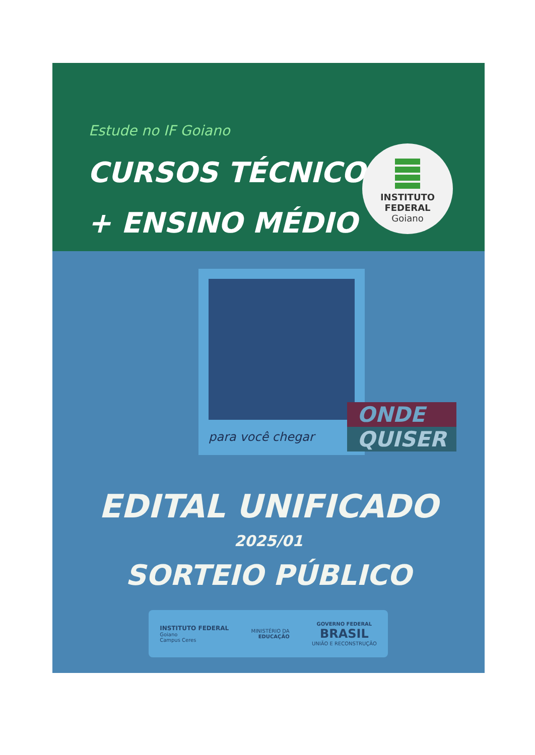Estude no IF Goiano
CURSOS TÉCNICOS
+ ENSINO MÉDIO
INSTITUTO
FEDERAL
Goiano
para você chegar
ONDE
QUISER
EDITAL UNIFICADO
2025/01
SORTEIO PÚBLICO
INSTITUTO FEDERAL
Goiano
Campus Ceres
MINISTÉRIO DA
EDUCAÇÃO
GOVERNO FEDERAL
BRASIL
UNIÃO E RECONSTRUÇÃO